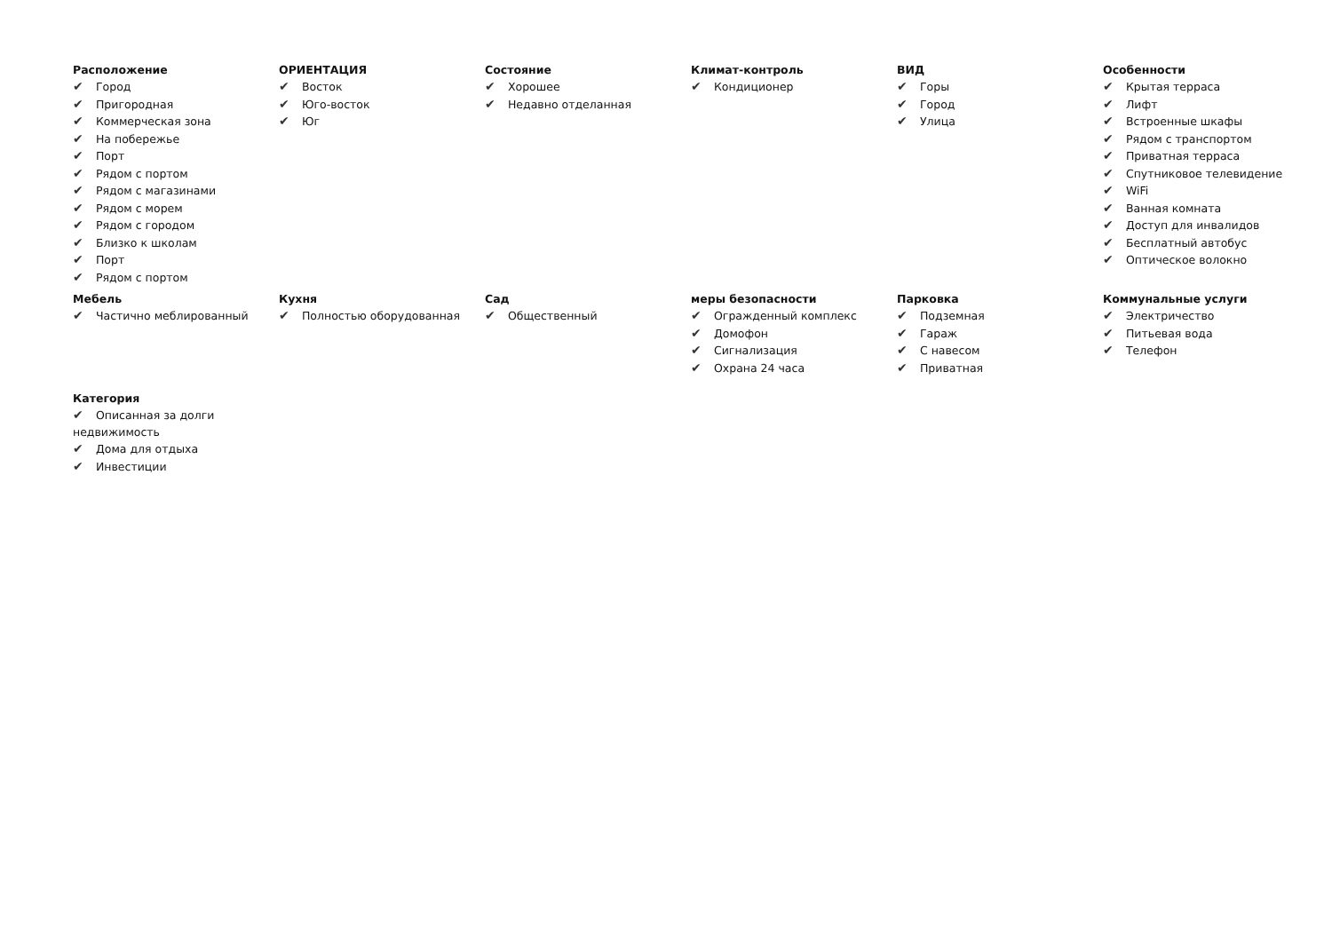Расположение
✔ Город
✔ Пригородная
✔ Коммерческая зона
✔ На побережье
✔ Порт
✔ Рядом с портом
✔ Рядом с магазинами
✔ Рядом с морем
✔ Рядом с городом
✔ Близко к школам
✔ Порт
✔ Рядом с портом
ОРИЕНТАЦИЯ
✔ Восток
✔ Юго-восток
✔ Юг
Состояние
✔ Хорошее
✔ Недавно отделанная
Климат-контроль
✔ Кондиционер
ВИД
✔ Горы
✔ Город
✔ Улица
Особенности
✔ Крытая терраса
✔ Лифт
✔ Встроенные шкафы
✔ Рядом с транспортом
✔ Приватная терраса
✔ Спутниковое телевидение
✔ WiFi
✔ Ванная комната
✔ Доступ для инвалидов
✔ Бесплатный автобус
✔ Оптическое волокно
Мебель
✔ Частично меблированный
Кухня
✔ Полностью оборудованная
Сад
✔ Общественный
меры безопасности
✔ Огражденный комплекс
✔ Домофон
✔ Сигнализация
✔ Охрана 24 часа
Парковка
✔ Подземная
✔ Гараж
✔ С навесом
✔ Приватная
Коммунальные услуги
✔ Электричество
✔ Питьевая вода
✔ Телефон
Категория
✔ Описанная за долги недвижимость
✔ Дома для отдыха
✔ Инвестиции